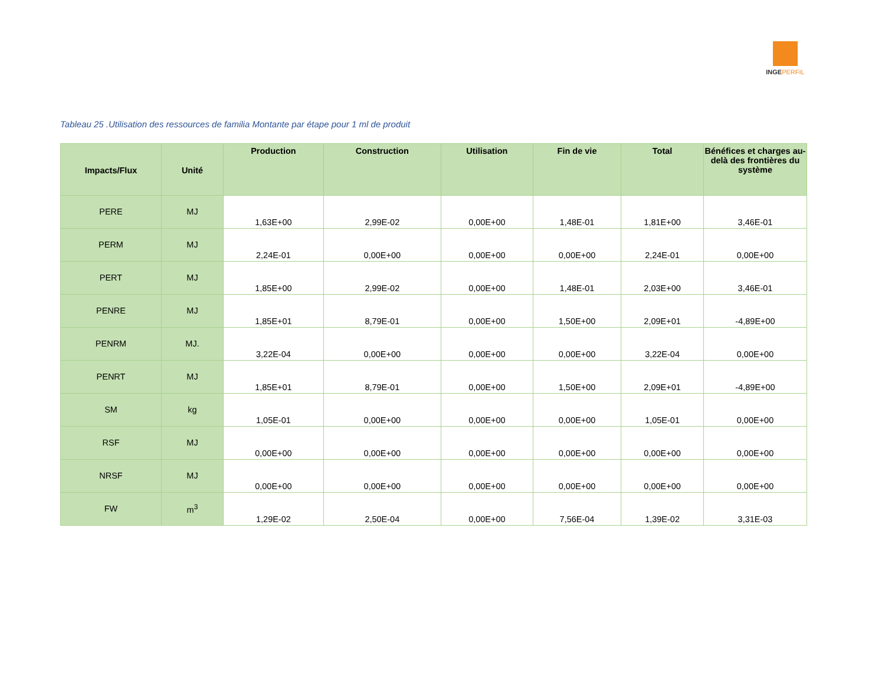INGEPERFIL
Tableau 25 .Utilisation des ressources de familia Montante par étape pour 1 ml de produit
| Impacts/Flux | Unité | Production | Construction | Utilisation | Fin de vie | Total | Bénéfices et charges au-delà des frontières du système |
| --- | --- | --- | --- | --- | --- | --- | --- |
| PERE | MJ | 1,63E+00 | 2,99E-02 | 0,00E+00 | 1,48E-01 | 1,81E+00 | 3,46E-01 |
| PERM | MJ | 2,24E-01 | 0,00E+00 | 0,00E+00 | 0,00E+00 | 2,24E-01 | 0,00E+00 |
| PERT | MJ | 1,85E+00 | 2,99E-02 | 0,00E+00 | 1,48E-01 | 2,03E+00 | 3,46E-01 |
| PENRE | MJ | 1,85E+01 | 8,79E-01 | 0,00E+00 | 1,50E+00 | 2,09E+01 | -4,89E+00 |
| PENRM | MJ. | 3,22E-04 | 0,00E+00 | 0,00E+00 | 0,00E+00 | 3,22E-04 | 0,00E+00 |
| PENRT | MJ | 1,85E+01 | 8,79E-01 | 0,00E+00 | 1,50E+00 | 2,09E+01 | -4,89E+00 |
| SM | kg | 1,05E-01 | 0,00E+00 | 0,00E+00 | 0,00E+00 | 1,05E-01 | 0,00E+00 |
| RSF | MJ | 0,00E+00 | 0,00E+00 | 0,00E+00 | 0,00E+00 | 0,00E+00 | 0,00E+00 |
| NRSF | MJ | 0,00E+00 | 0,00E+00 | 0,00E+00 | 0,00E+00 | 0,00E+00 | 0,00E+00 |
| FW | m<sup>3</sup> | 1,29E-02 | 2,50E-04 | 0,00E+00 | 7,56E-04 | 1,39E-02 | 3,31E-03 |